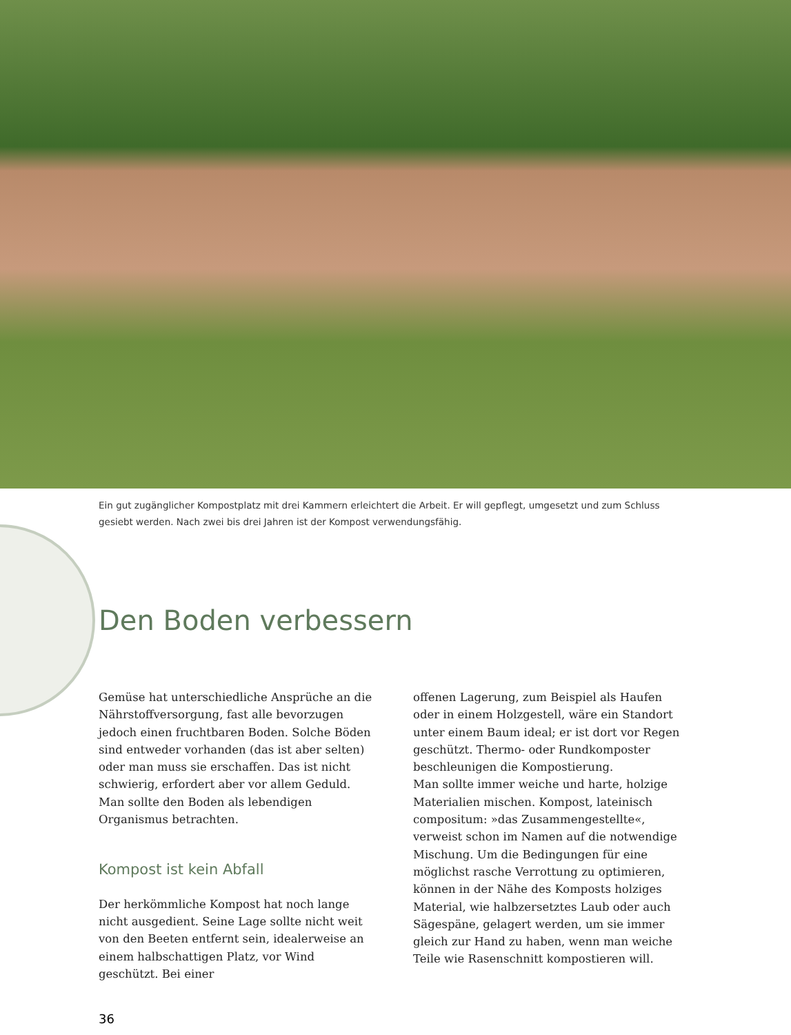Ein gut zugänglicher Kompostplatz mit drei Kammern erleichtert die Arbeit. Er will gepflegt, umgesetzt und zum Schluss gesiebt werden. Nach zwei bis drei Jahren ist der Kompost verwendungsfähig.
Den Boden verbessern
Gemüse hat unterschiedliche Ansprüche an die Nährstoffversorgung, fast alle bevorzugen jedoch einen fruchtbaren Boden. Solche Böden sind entweder vorhanden (das ist aber selten) oder man muss sie erschaffen. Das ist nicht schwierig, erfordert aber vor allem Geduld. Man sollte den Boden als lebendigen Organismus betrachten.
Kompost ist kein Abfall
Der herkömmliche Kompost hat noch lange nicht ausgedient. Seine Lage sollte nicht weit von den Beeten entfernt sein, idealerweise an einem halbschattigen Platz, vor Wind geschützt. Bei einer
offenen Lagerung, zum Beispiel als Haufen oder in einem Holzgestell, wäre ein Standort unter einem Baum ideal; er ist dort vor Regen geschützt. Thermo- oder Rundkomposter beschleunigen die Kompostierung.
Man sollte immer weiche und harte, holzige Materialien mischen. Kompost, lateinisch compositum: »das Zusammengestellte«, verweist schon im Namen auf die notwendige Mischung. Um die Bedingungen für eine möglichst rasche Verrottung zu optimieren, können in der Nähe des Komposts holziges Material, wie halbzersetztes Laub oder auch Sägespäne, gelagert werden, um sie immer gleich zur Hand zu haben, wenn man weiche Teile wie Rasenschnitt kompostieren will.
36